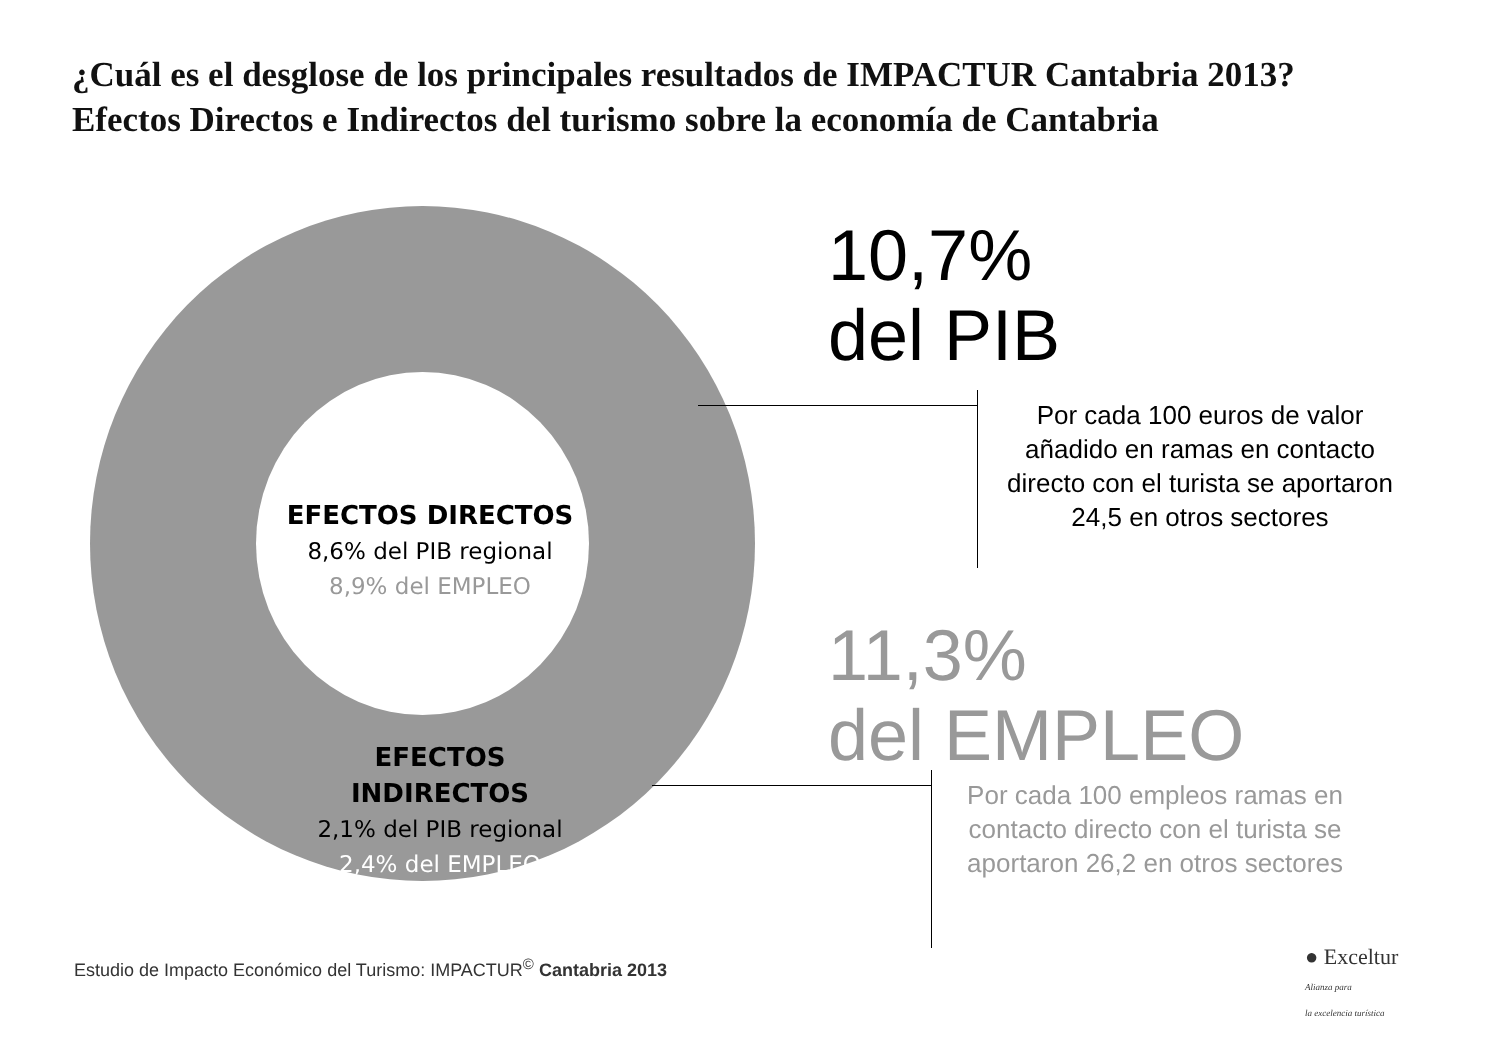¿Cuál es el desglose de los principales resultados de IMPACTUR Cantabria 2013?
Efectos Directos e Indirectos del turismo sobre la economía de Cantabria
EFECTOS DIRECTOS
8,6% del PIB regional
8,9% del EMPLEO
EFECTOS INDIRECTOS
2,1% del PIB regional
2,4% del EMPLEO
10,7%
del PIB
Por cada 100 euros de valor añadido en ramas en contacto directo con el turista se aportaron 24,5 en otros sectores
11,3%
del EMPLEO
Por cada 100 empleos ramas en contacto directo con el turista se aportaron 26,2 en otros sectores
Estudio de Impacto Económico del Turismo: IMPACTUR<sup>©</sup> Cantabria 2013
● Exceltur
Alianza para
la excelencia turística